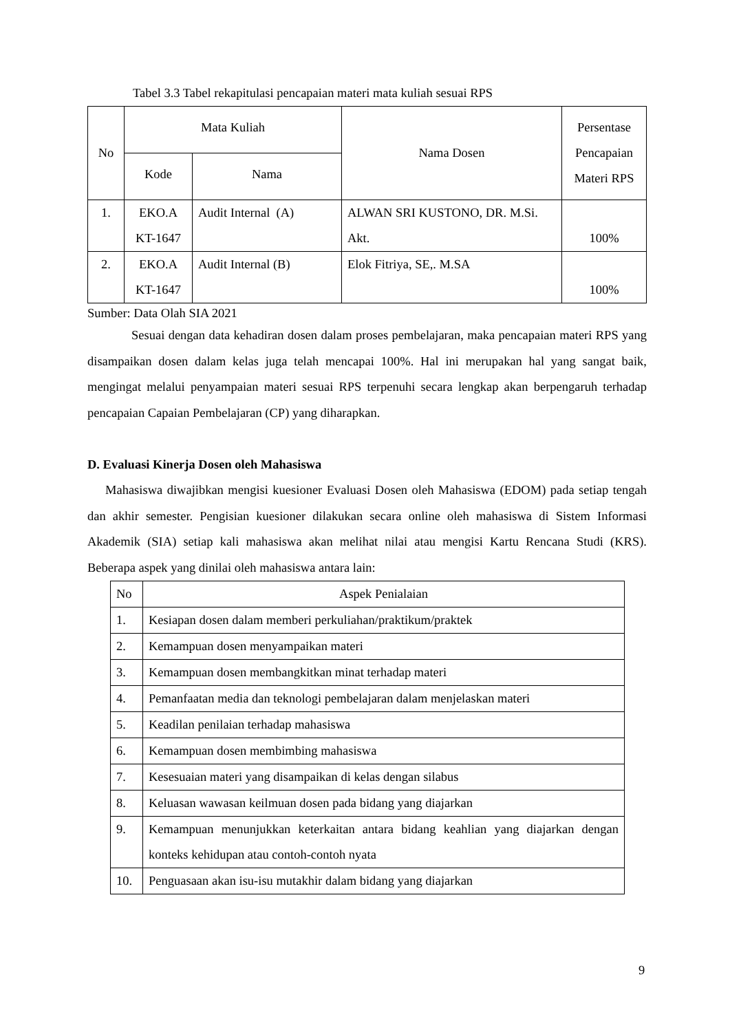Tabel 3.3 Tabel rekapitulasi pencapaian materi mata kuliah sesuai RPS
| No | Mata Kuliah | | Nama Dosen | Persentase Pencapaian Materi RPS |
| --- | --- | --- | --- | --- |
| | Kode | Nama | | |
| 1. | EKO.A KT-1647 | Audit Internal (A) | ALWAN SRI KUSTONO, DR. M.Si. Akt. | 100% |
| 2. | EKO.A KT-1647 | Audit Internal (B) | Elok Fitriya, SE,. M.SA | 100% |
Sumber: Data Olah SIA 2021
Sesuai dengan data kehadiran dosen dalam proses pembelajaran, maka pencapaian materi RPS yang disampaikan dosen dalam kelas juga telah mencapai 100%. Hal ini merupakan hal yang sangat baik, mengingat melalui penyampaian materi sesuai RPS terpenuhi secara lengkap akan berpengaruh terhadap pencapaian Capaian Pembelajaran (CP) yang diharapkan.
D. Evaluasi Kinerja Dosen oleh Mahasiswa
Mahasiswa diwajibkan mengisi kuesioner Evaluasi Dosen oleh Mahasiswa (EDOM) pada setiap tengah dan akhir semester. Pengisian kuesioner dilakukan secara online oleh mahasiswa di Sistem Informasi Akademik (SIA) setiap kali mahasiswa akan melihat nilai atau mengisi Kartu Rencana Studi (KRS). Beberapa aspek yang dinilai oleh mahasiswa antara lain:
| No | Aspek Penialaian |
| 1. | Kesiapan dosen dalam memberi perkuliahan/praktikum/praktek |
| 2. | Kemampuan dosen menyampaikan materi |
| 3. | Kemampuan dosen membangkitkan minat terhadap materi |
| 4. | Pemanfaatan media dan teknologi pembelajaran dalam menjelaskan materi |
| 5. | Keadilan penilaian terhadap mahasiswa |
| 6. | Kemampuan dosen membimbing mahasiswa |
| 7. | Kesesuaian materi yang disampaikan di kelas dengan silabus |
| 8. | Keluasan wawasan keilmuan dosen pada bidang yang diajarkan |
| 9. | Kemampuan menunjukkan keterkaitan antara bidang keahlian yang diajarkan dengan konteks kehidupan atau contoh-contoh nyata |
| 10. | Penguasaan akan isu-isu mutakhir dalam bidang yang diajarkan |
9